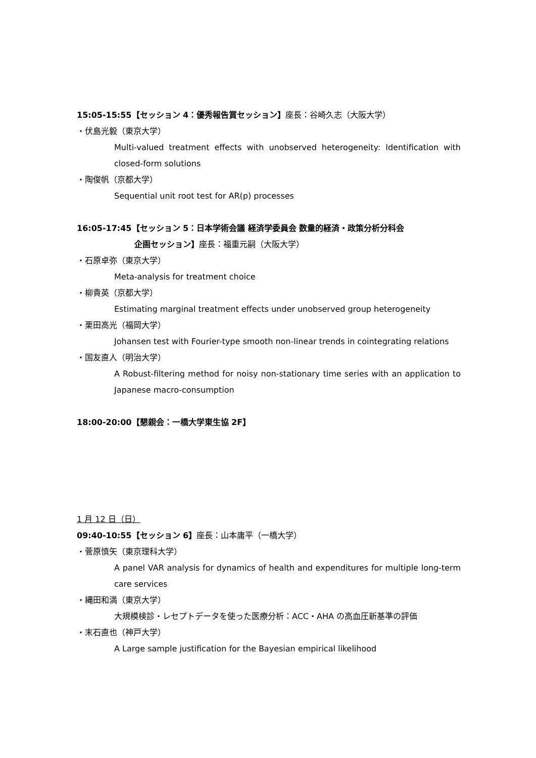15:05-15:55【セッション 4：優秀報告賞セッション】座長：谷崎久志（大阪大学）
・伏島光毅（東京大学）
Multi-valued treatment effects with unobserved heterogeneity: Identification with closed-form solutions
・陶俊帆（京都大学）
Sequential unit root test for AR(p) processes
16:05-17:45【セッション 5：日本学術会議 経済学委員会 数量的経済・政策分析分科会
企画セッション】座長：福重元嗣（大阪大学）
・石原卓弥（東京大学）
Meta-analysis for treatment choice
・柳貴英（京都大学）
Estimating marginal treatment effects under unobserved group heterogeneity
・栗田高光（福岡大学）
Johansen test with Fourier-type smooth non-linear trends in cointegrating relations
・国友直人（明治大学）
A Robust-filtering method for noisy non-stationary time series with an application to Japanese macro-consumption
18:00-20:00【懇親会：一橋大学東生協 2F】
1 月 12 日（日）
09:40-10:55【セッション 6】座長：山本庸平（一橋大学）
・菅原慎矢（東京理科大学）
A panel VAR analysis for dynamics of health and expenditures for multiple long-term care services
・縄田和満（東京大学）
大規模検診・レセプトデータを使った医療分析：ACC・AHA の高血圧新基準の評価
・末石直也（神戸大学）
A Large sample justification for the Bayesian empirical likelihood